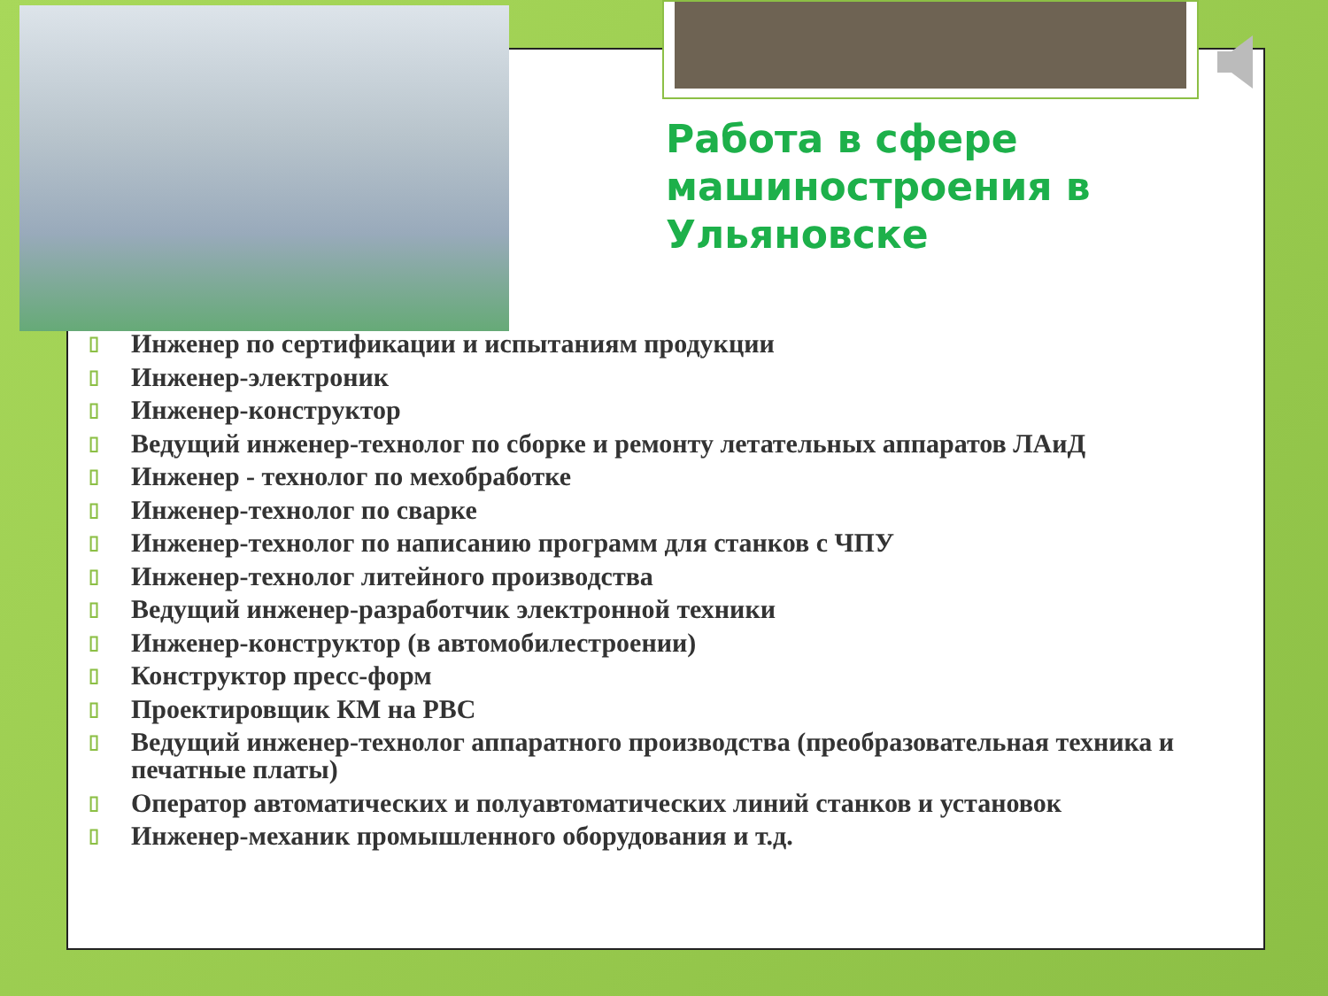Работа в сфере
машиностроения в
Ульяновске
▯ Инженер по сертификации и испытаниям продукции
▯ Инженер-электроник
▯ Инженер-конструктор
▯ Ведущий инженер-технолог по сборке и ремонту летательных аппаратов ЛАиД
▯ Инженер - технолог по мехобработке
▯ Инженер-технолог по сварке
▯ Инженер-технолог по написанию программ для станков с ЧПУ
▯ Инженер-технолог литейного производства
▯ Ведущий инженер-разработчик электронной техники
▯ Инженер-конструктор (в автомобилестроении)
▯ Конструктор пресс-форм
▯ Проектировщик КМ на РВС
▯ Ведущий инженер-технолог аппаратного производства (преобразовательная техника и печатные платы)
▯ Оператор автоматических и полуавтоматических линий станков и установок
▯ Инженер-механик промышленного оборудования и т.д.